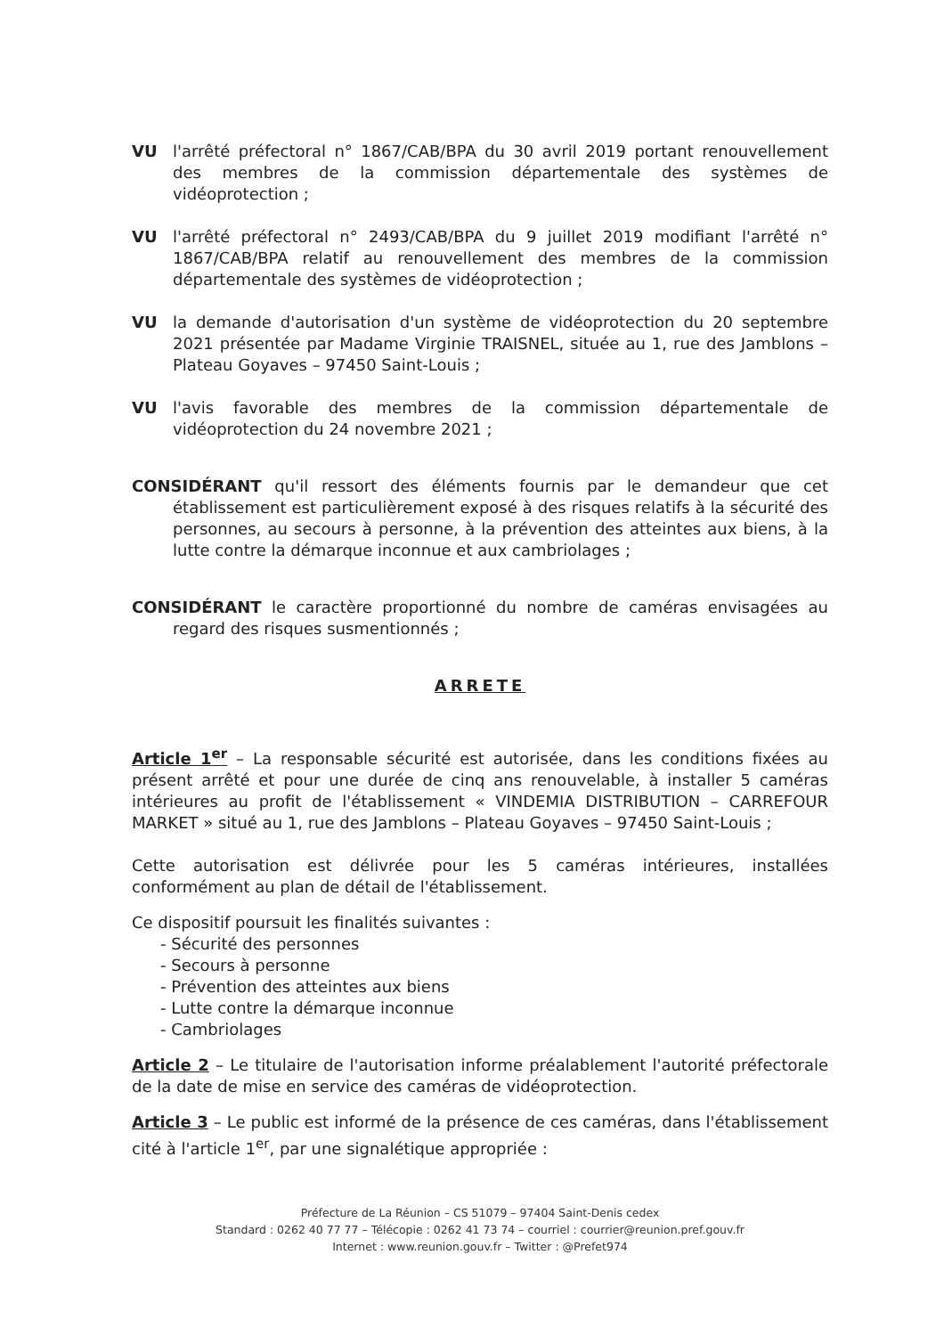VU l'arrêté préfectoral n° 1867/CAB/BPA du 30 avril 2019 portant renouvellement des membres de la commission départementale des systèmes de vidéoprotection ;
VU l'arrêté préfectoral n° 2493/CAB/BPA du 9 juillet 2019 modifiant l'arrêté n° 1867/CAB/BPA relatif au renouvellement des membres de la commission départementale des systèmes de vidéoprotection ;
VU la demande d'autorisation d'un système de vidéoprotection du 20 septembre 2021 présentée par Madame Virginie TRAISNEL, située au 1, rue des Jamblons – Plateau Goyaves – 97450 Saint-Louis ;
VU l'avis favorable des membres de la commission départementale de vidéoprotection du 24 novembre 2021 ;
CONSIDÉRANT qu'il ressort des éléments fournis par le demandeur que cet établissement est particulièrement exposé à des risques relatifs à la sécurité des personnes, au secours à personne, à la prévention des atteintes aux biens, à la lutte contre la démarque inconnue et aux cambriolages ;
CONSIDÉRANT le caractère proportionné du nombre de caméras envisagées au regard des risques susmentionnés ;
ARRETE
Article 1<sup>er</sup> – La responsable sécurité est autorisée, dans les conditions fixées au présent arrêté et pour une durée de cinq ans renouvelable, à installer 5 caméras intérieures au profit de l'établissement « VINDEMIA DISTRIBUTION – CARREFOUR MARKET » situé au 1, rue des Jamblons – Plateau Goyaves – 97450 Saint-Louis ;
Cette autorisation est délivrée pour les 5 caméras intérieures, installées conformément au plan de détail de l'établissement.
Ce dispositif poursuit les finalités suivantes :
- Sécurité des personnes
- Secours à personne
- Prévention des atteintes aux biens
- Lutte contre la démarque inconnue
- Cambriolages
Article 2 – Le titulaire de l'autorisation informe préalablement l'autorité préfectorale de la date de mise en service des caméras de vidéoprotection.
Article 3 – Le public est informé de la présence de ces caméras, dans l'établissement cité à l'article 1<sup>er</sup>, par une signalétique appropriée :
Préfecture de La Réunion – CS 51079 – 97404 Saint-Denis cedex
Standard : 0262 40 77 77 – Télécopie : 0262 41 73 74 – courriel : courrier@reunion.pref.gouv.fr
Internet : www.reunion.gouv.fr – Twitter : @Prefet974